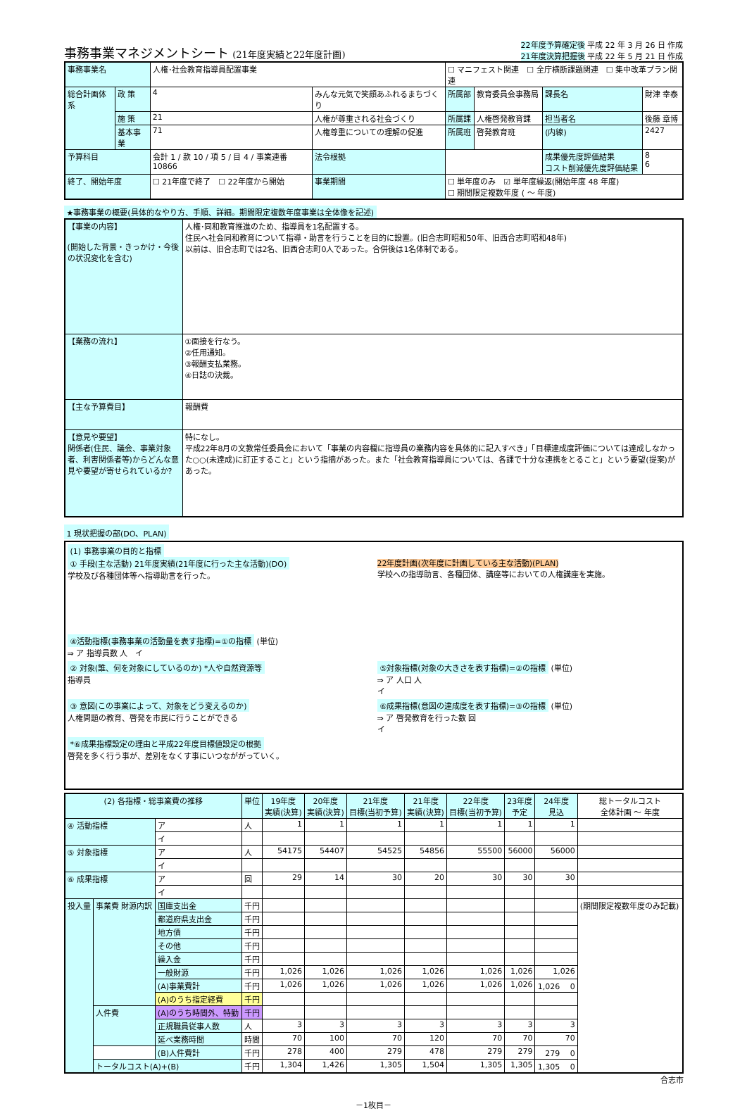事務事業マネジメントシート (21年度実績と22年度計画)
22年度予算確定後 平成 22 年 3 月 26 日 作成
21年度決算把握後 平成 22 年 5 月 21 日 作成
| 事務事業名 | | 人権･社会教育指導員配置事業 | | | ☐ マニフェスト関連 ☐ 全庁横断課題関連 ☐ 集中改革プラン関連 | | | |
| 総合計画体系 | 政 策 | 4 | みんな元気で笑顔あふれるまちづくり | | 所属部 | 教育委員会事務局 | 課長名 | 財津 幸泰 |
| | 施 策 | 21 | 人権が尊重される社会づくり | | 所属課 | 人権啓発教育課 | 担当者名 | 後藤 章博 |
| | 基本事業 | 71 | 人権尊重についての理解の促進 | | 所属班 | 啓発教育班 | (内線) | 2427 |
| 予算科目 | | 会計 1 / 款 10 / 項 5 / 目 4 / 事業連番 10866 | | 法令根拠 | | | 成果優先度評価結果 コスト削減優先度評価結果 | 8 6 |
| 終了、開始年度 | | ☐ 21年度で終了 ☐ 22年度から開始 | | 事業期間 | ☐ 単年度のみ ☑ 単年度繰返(開始年度 48 年度) ☐ 期間限定複数年度 ( ～ 年度) | | | |
★事務事業の概要(具体的なやり方、手順、詳細。期間限定複数年度事業は全体像を記述)
| 【事業の内容】 (開始した背景・きっかけ・今後の状況変化を含む) | 人権･同和教育推進のため、指導員を1名配置する。 住民へ社会同和教育について指導・助言を行うことを目的に設置。(旧合志町昭和50年、旧西合志町昭和48年) 以前は、旧合志町では2名、旧西合志町0人であった。合併後は1名体制である。 |
| 【業務の流れ】 | ①面接を行なう。 ②任用通知。 ③報酬支払業務。 ④日誌の決裁。 |
| 【主な予算費目】 | 報酬費 |
| 【意見や要望】 関係者(住民、議会、事業対象者、利害関係者等)からどんな意見や要望が寄せられているか? | 特になし。 平成22年8月の文教常任委員会において「事業の内容欄に指導員の業務内容を具体的に記入すべき」「目標達成度評価については達成しなかった○○(未達成)に訂正すること」という指摘があった。また「社会教育指導員については、各課で十分な連携をとること」という要望(提案)があった。 |
1 現状把握の部(DO、PLAN)
(1) 事務事業の目的と指標
① 手段(主な活動) 21年度実績(21年度に行った主な活動)(DO)
学校及び各種団体等へ指導助言を行った。
22年度計画(次年度に計画している主な活動)(PLAN)
学校への指導助言、各種団体、講座等においての人権講座を実施。
④活動指標(事務事業の活動量を表す指標)=①の指標 (単位)
⇒ ア 指導員数 人　イ
② 対象(誰、何を対象にしているのか) *人や自然資源等
指導員
⑤対象指標(対象の大きさを表す指標)=②の指標 (単位)
⇒ ア 人口 人
イ
③ 意図(この事業によって、対象をどう変えるのか)
人権問題の教育、啓発を市民に行うことができる
⑥成果指標(意図の達成度を表す指標)=③の指標 (単位)
⇒ ア 啓発教育を行った数 回
イ
*⑥成果指標設定の理由と平成22年度目標値設定の根拠
啓発を多く行う事が、差別をなくす事にいつなががっていく。
| (2) 各指標・総事業費の推移 | | | 単位 | 19年度 実績(決算) | 20年度 実績(決算) | 21年度 目標(当初予算) | 21年度 実績(決算) | 22年度 目標(当初予算) | 23年度 予定 | 24年度 見込 | 総トータルコスト 全体計画 ～ 年度 |
| --- | --- | --- | --- | --- | --- | --- | --- | --- | --- | --- | --- |
| ④ 活動指標 | | ア | 人 | 1 | 1 | 1 | 1 | 1 | 1 | 1 | |
| | | イ | | | | | | | | | |
| ⑤ 対象指標 | | ア | 人 | 54175 | 54407 | 54525 | 54856 | 55500 | 56000 | 56000 | |
| | | イ | | | | | | | | | |
| ⑥ 成果指標 | | ア | 回 | 29 | 14 | 30 | 20 | 30 | 30 | 30 | |
| | | イ | | | | | | | | | |
| 投入量 | 事業費 財源内訳 | 国庫支出金 | 千円 | | | | | | | | (期間限定複数年度のみ記載) |
| | | 都道府県支出金 | 千円 | | | | | | | | |
| | | 地方債 | 千円 | | | | | | | | |
| | | その他 | 千円 | | | | | | | | |
| | | 繰入金 | 千円 | | | | | | | | |
| | | 一般財源 | 千円 | 1,026 | 1,026 | 1,026 | 1,026 | 1,026 | 1,026 | 1,026 | |
| | | (A)事業費計 | 千円 | 1,026 | 1,026 | 1,026 | 1,026 | 1,026 | 1,026 | 1,026 0 | |
| | | (A)のうち指定経費 | 千円 | | | | | | | | |
| | 人件費 | (A)のうち時間外、特勤 | 千円 | | | | | | | | |
| | | 正規職員従事人数 | 人 | 3 | 3 | 3 | 3 | 3 | 3 | 3 | |
| | | 延べ業務時間 | 時間 | 70 | 100 | 70 | 120 | 70 | 70 | 70 | |
| | | (B)人件費計 | 千円 | 278 | 400 | 279 | 478 | 279 | 279 | 279 0 | |
| | トータルコスト(A)+(B) | | 千円 | 1,304 | 1,426 | 1,305 | 1,504 | 1,305 | 1,305 | 1,305 0 | |
合志市
－1枚目－